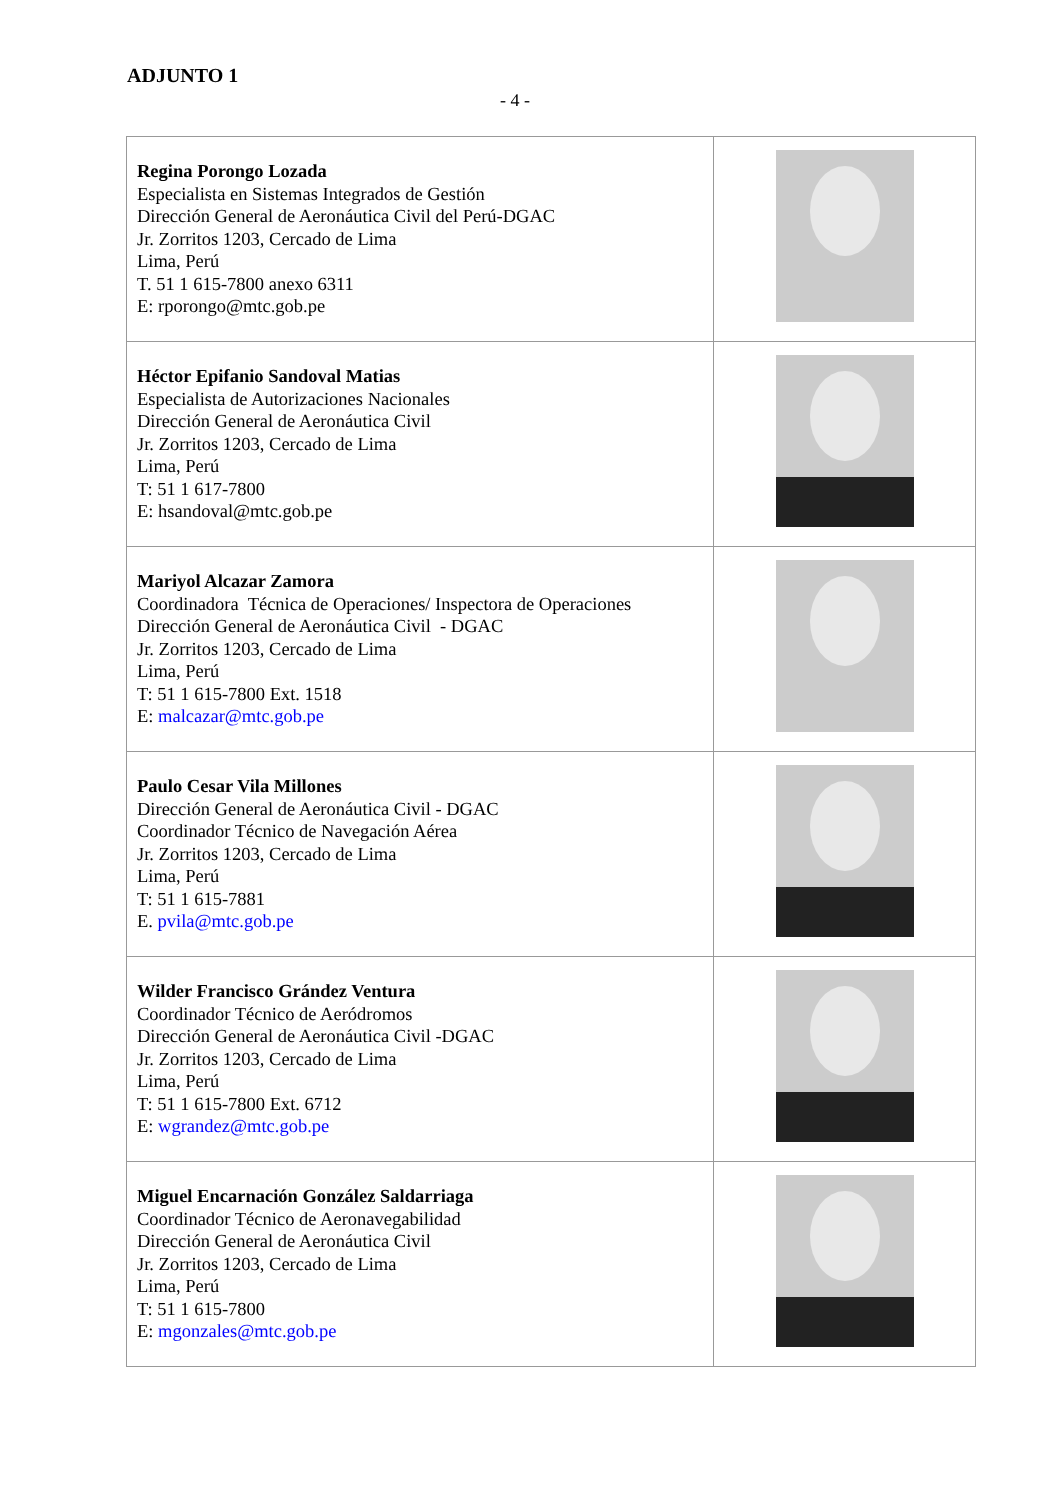ADJUNTO 1
- 4 -
| Regina Porongo Lozada Especialista en Sistemas Integrados de Gestión Dirección General de Aeronáutica Civil del Perú-DGAC Jr. Zorritos 1203, Cercado de Lima Lima, Perú T. 51 1 615-7800 anexo 6311 E: rporongo@mtc.gob.pe | |
| Héctor Epifanio Sandoval Matias Especialista de Autorizaciones Nacionales Dirección General de Aeronáutica Civil Jr. Zorritos 1203, Cercado de Lima Lima, Perú T: 51 1 617-7800 E: hsandoval@mtc.gob.pe | |
| Mariyol Alcazar Zamora Coordinadora Técnica de Operaciones/ Inspectora de Operaciones Dirección General de Aeronáutica Civil - DGAC Jr. Zorritos 1203, Cercado de Lima Lima, Perú T: 51 1 615-7800 Ext. 1518 E: malcazar@mtc.gob.pe | |
| Paulo Cesar Vila Millones Dirección General de Aeronáutica Civil - DGAC Coordinador Técnico de Navegación Aérea Jr. Zorritos 1203, Cercado de Lima Lima, Perú T: 51 1 615-7881 E. pvila@mtc.gob.pe | |
| Wilder Francisco Grández Ventura Coordinador Técnico de Aeródromos Dirección General de Aeronáutica Civil -DGAC Jr. Zorritos 1203, Cercado de Lima Lima, Perú T: 51 1 615-7800 Ext. 6712 E: wgrandez@mtc.gob.pe | |
| Miguel Encarnación González Saldarriaga Coordinador Técnico de Aeronavegabilidad Dirección General de Aeronáutica Civil Jr. Zorritos 1203, Cercado de Lima Lima, Perú T: 51 1 615-7800 E: mgonzales@mtc.gob.pe | |